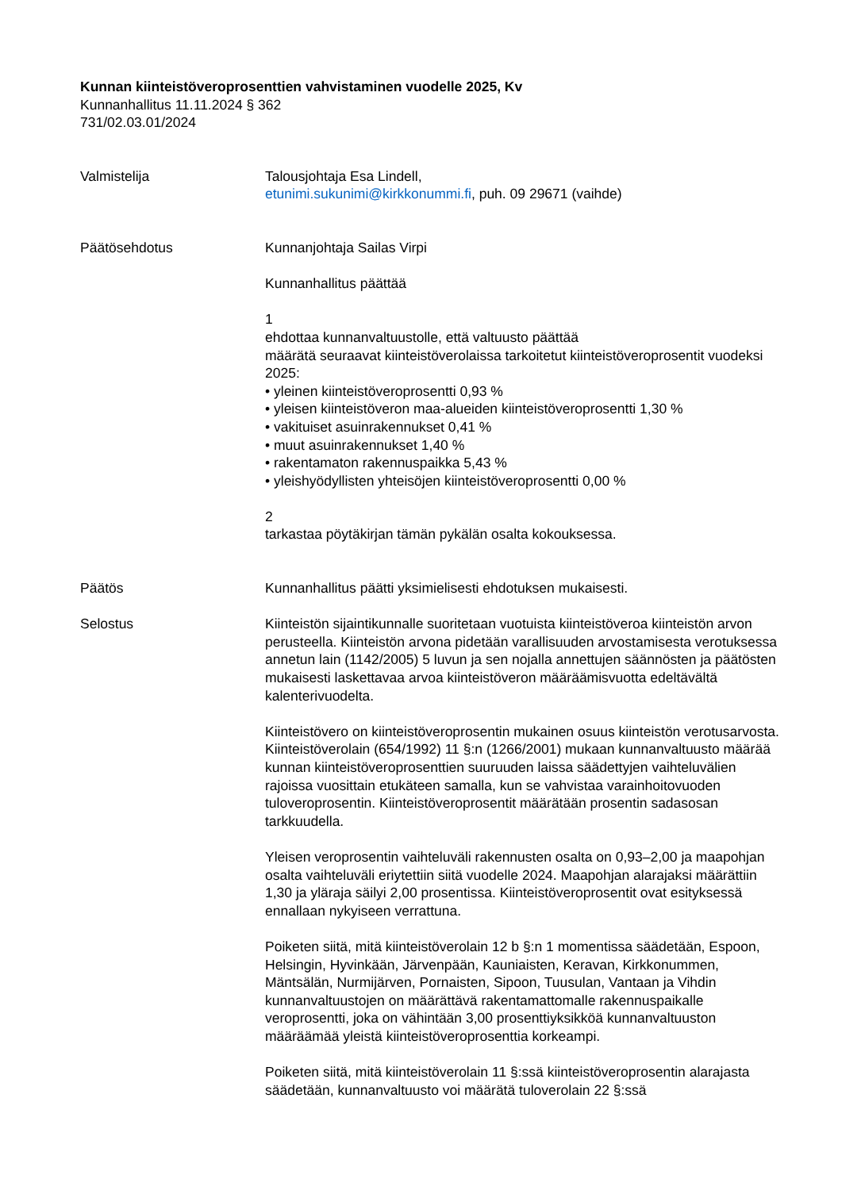Kunnan kiinteistöveroprosenttien vahvistaminen vuodelle 2025, Kv
Kunnanhallitus 11.11.2024 § 362
731/02.03.01/2024
Valmistelija Talousjohtaja Esa Lindell,
etunimi.sukunimi@kirkkonummi.fi, puh. 09 29671 (vaihde)
Päätösehdotus Kunnanjohtaja Sailas Virpi
Kunnanhallitus päättää
1
ehdottaa kunnanvaltuustolle, että valtuusto päättää
määrätä seuraavat kiinteistöverolaissa tarkoitetut kiinteistöveroprosentit vuodeksi 2025:
• yleinen kiinteistöveroprosentti 0,93 %
• yleisen kiinteistöveron maa-alueiden kiinteistöveroprosentti 1,30 %
• vakituiset asuinrakennukset 0,41 %
• muut asuinrakennukset 1,40 %
• rakentamaton rakennuspaikka 5,43 %
• yleishyödyllisten yhteisöjen kiinteistöveroprosentti 0,00 %
2
tarkastaa pöytäkirjan tämän pykälän osalta kokouksessa.
Päätös Kunnanhallitus päätti yksimielisesti ehdotuksen mukaisesti.
Selostus Kiinteistön sijaintikunnalle suoritetaan vuotuista kiinteistöveroa kiinteistön arvon perusteella. Kiinteistön arvona pidetään varallisuuden arvostamisesta verotuksessa annetun lain (1142/2005) 5 luvun ja sen nojalla annettujen säännösten ja päätösten mukaisesti laskettavaa arvoa kiinteistöveron määräämisvuotta edeltävältä kalenterivuodelta.
Kiinteistövero on kiinteistöveroprosentin mukainen osuus kiinteistön verotusarvosta. Kiinteistöverolain (654/1992) 11 §:n (1266/2001) mukaan kunnanvaltuusto määrää kunnan kiinteistöveroprosenttien suuruuden laissa säädettyjen vaihteluvälien rajoissa vuosittain etukäteen samalla, kun se vahvistaa varainhoitovuoden tuloveroprosentin. Kiinteistöveroprosentit määrätään prosentin sadasosan tarkkuudella.
Yleisen veroprosentin vaihteluväli rakennusten osalta on 0,93–2,00 ja maapohjan osalta vaihteluväli eriytettiin siitä vuodelle 2024. Maapohjan alarajaksi määrättiin 1,30 ja yläraja säilyi 2,00 prosentissa. Kiinteistöveroprosentit ovat esityksessä ennallaan nykyiseen verrattuna.
Poiketen siitä, mitä kiinteistöverolain 12 b §:n 1 momentissa säädetään, Espoon, Helsingin, Hyvinkään, Järvenpään, Kauniaisten, Keravan, Kirkkonummen, Mäntsälän, Nurmijärven, Pornaisten, Sipoon, Tuusulan, Vantaan ja Vihdin kunnanvaltuustojen on määrättävä rakentamattomalle rakennuspaikalle veroprosentti, joka on vähintään 3,00 prosenttiyksikköä kunnanvaltuuston määräämää yleistä kiinteistöveroprosenttia korkeampi.
Poiketen siitä, mitä kiinteistöverolain 11 §:ssä kiinteistöveroprosentin alarajasta säädetään, kunnanvaltuusto voi määrätä tuloverolain 22 §:ssä